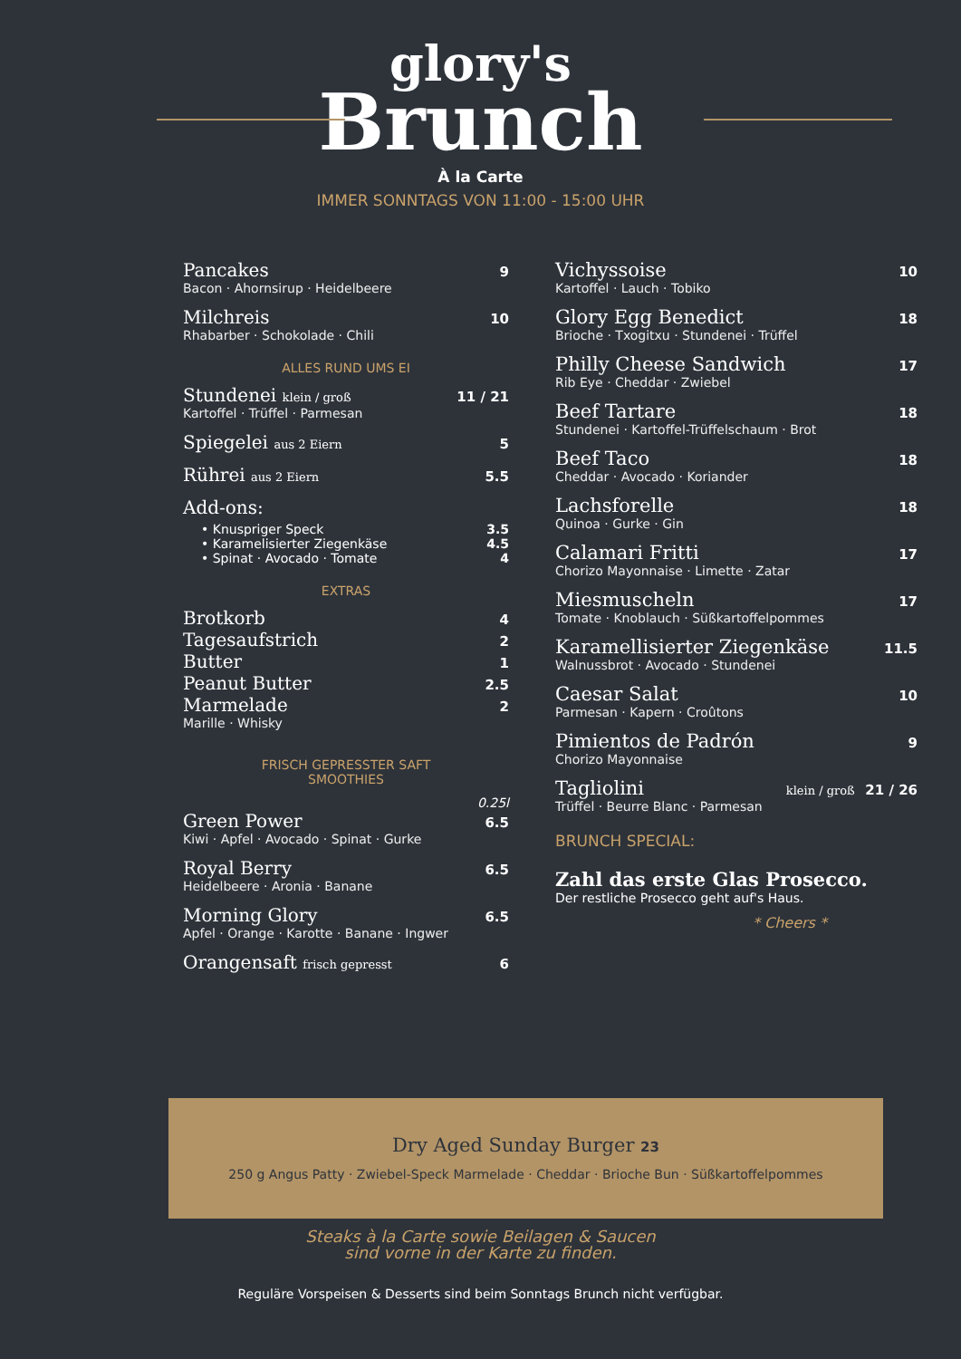glory's
Brunch
À la Carte
IMMER SONNTAGS VON 11:00 - 15:00 UHR
Pancakes 9
Bacon · Ahornsirup · Heidelbeere
Milchreis 10
Rhabarber · Schokolade · Chili
ALLES RUND UMS EI
Stundenei klein / groß 11 / 21
Kartoffel · Trüffel · Parmesan
Spiegelei aus 2 Eiern 5
Rührei aus 2 Eiern 5.5
Add-ons:
• Knuspriger Speck 3.5
• Karamelisierter Ziegenkäse 4.5
• Spinat · Avocado · Tomate 4
EXTRAS
Brotkorb 4
Tagesaufstrich 2
Butter 1
Peanut Butter 2.5
Marmelade 2
Marille · Whisky
FRISCH GEPRESSTER SAFT
SMOOTHIES
0.25l
Green Power 6.5
Kiwi · Apfel · Avocado · Spinat · Gurke
Royal Berry 6.5
Heidelbeere · Aronia · Banane
Morning Glory 6.5
Apfel · Orange · Karotte · Banane · Ingwer
Orangensaft frisch gepresst 6
Vichyssoise 10
Kartoffel · Lauch · Tobiko
Glory Egg Benedict 18
Brioche · Txogitxu · Stundenei · Trüffel
Philly Cheese Sandwich 17
Rib Eye · Cheddar · Zwiebel
Beef Tartare 18
Stundenei · Kartoffel-Trüffelschaum · Brot
Beef Taco 18
Cheddar · Avocado · Koriander
Lachsforelle 18
Quinoa · Gurke · Gin
Calamari Fritti 17
Chorizo Mayonnaise · Limette · Zatar
Miesmuscheln 17
Tomate · Knoblauch · Süßkartoffelpommes
Karamellisierter Ziegenkäse 11.5
Walnussbrot · Avocado · Stundenei
Caesar Salat 10
Parmesan · Kapern · Croûtons
Pimientos de Padrón 9
Chorizo Mayonnaise
Tagliolini klein / groß 21 / 26
Trüffel · Beurre Blanc · Parmesan
BRUNCH SPECIAL:
Zahl das erste Glas Prosecco.
Der restliche Prosecco geht auf's Haus.
* Cheers *
Dry Aged Sunday Burger 23
250 g Angus Patty · Zwiebel-Speck Marmelade · Cheddar · Brioche Bun · Süßkartoffelpommes
Steaks à la Carte sowie Beilagen & Saucen
sind vorne in der Karte zu finden.
Reguläre Vorspeisen & Desserts sind beim Sonntags Brunch nicht verfügbar.